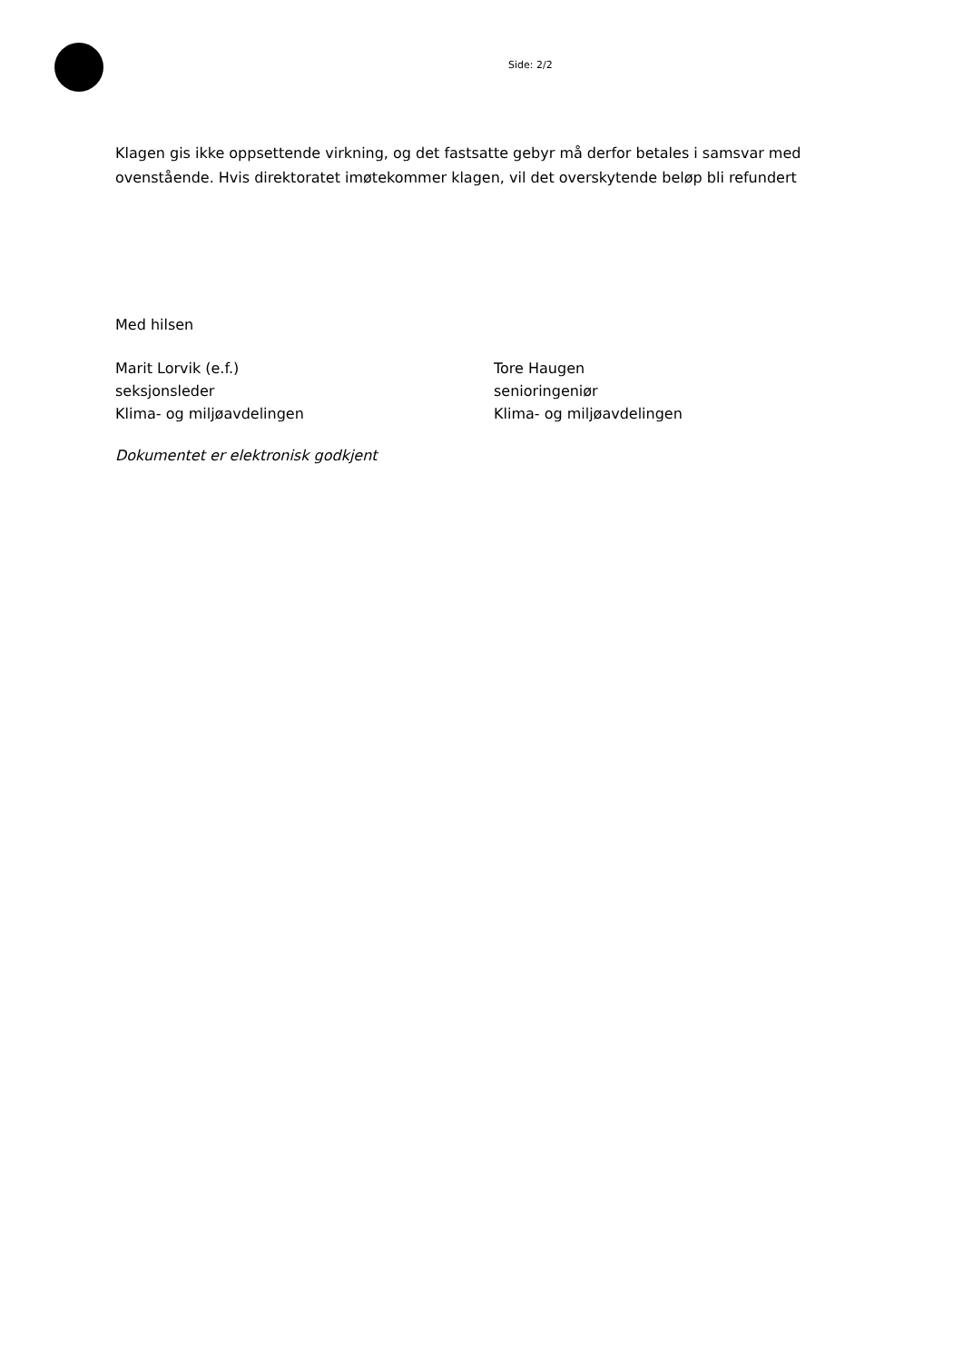Side: 2/2
Klagen gis ikke oppsettende virkning, og det fastsatte gebyr må derfor betales i samsvar med ovenstående. Hvis direktoratet imøtekommer klagen, vil det overskytende beløp bli refundert
Med hilsen
Marit Lorvik (e.f.)
seksjonsleder
Klima- og miljøavdelingen
Tore Haugen
senioringeniør
Klima- og miljøavdelingen
Dokumentet er elektronisk godkjent